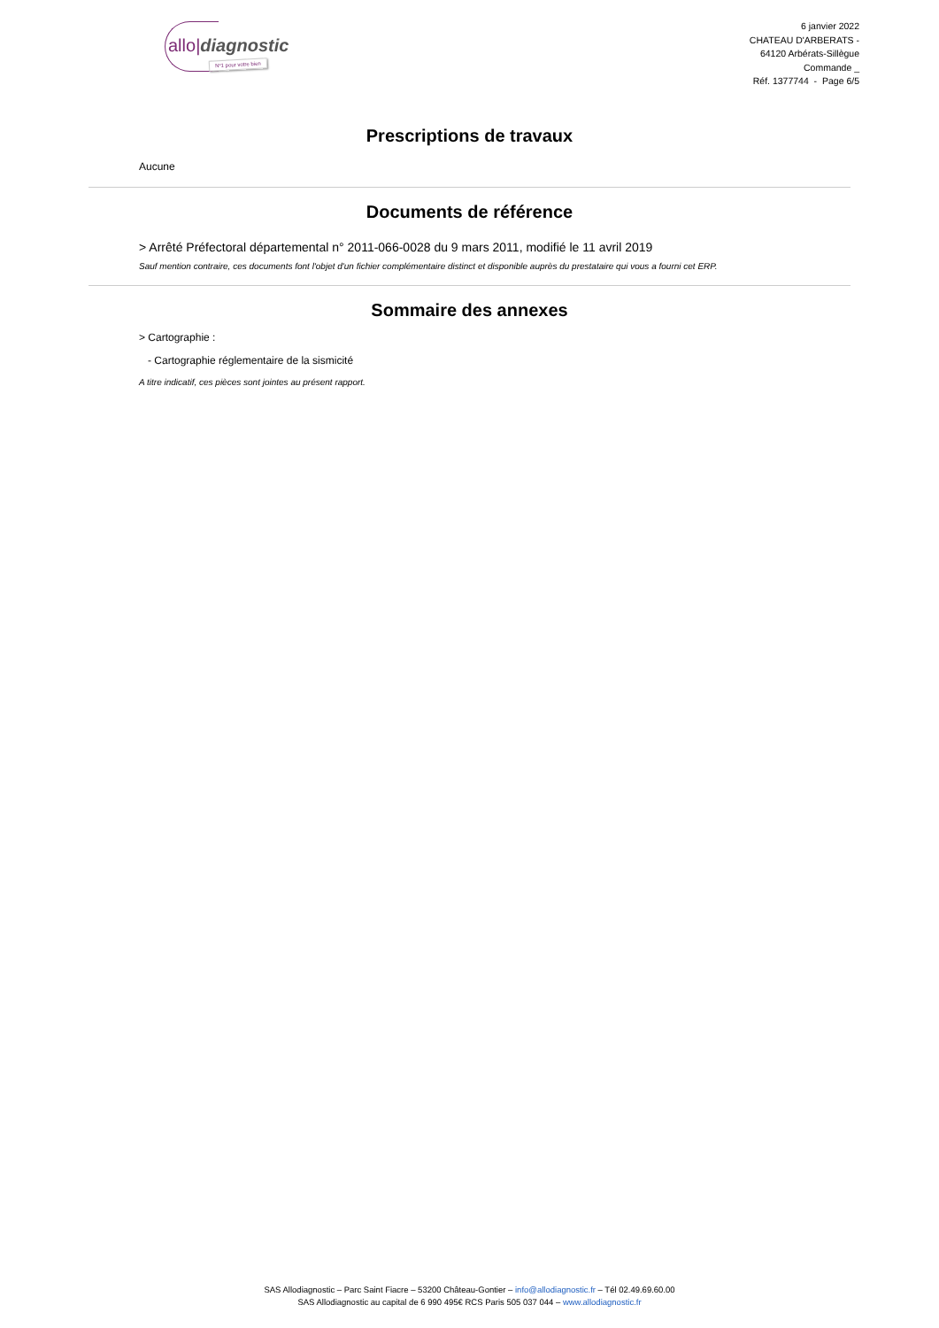allo|diagnostic
N°1 pour votre bien
6 janvier 2022
CHATEAU D'ARBERATS -
64120 Arbérats-Sillègue
Commande _
Réf. 1377744 - Page 6/5
Prescriptions de travaux
Aucune
Documents de référence
> Arrêté Préfectoral départemental n° 2011-066-0028 du 9 mars 2011, modifié le 11 avril 2019
Sauf mention contraire, ces documents font l'objet d'un fichier complémentaire distinct et disponible auprès du prestataire qui vous a fourni cet ERP.
Sommaire des annexes
> Cartographie :
- Cartographie réglementaire de la sismicité
A titre indicatif, ces pièces sont jointes au présent rapport.
SAS Allodiagnostic – Parc Saint Fiacre – 53200 Château-Gontier – info@allodiagnostic.fr – Tél 02.49.69.60.00
SAS Allodiagnostic au capital de 6 990 495€ RCS Paris 505 037 044 – www.allodiagnostic.fr